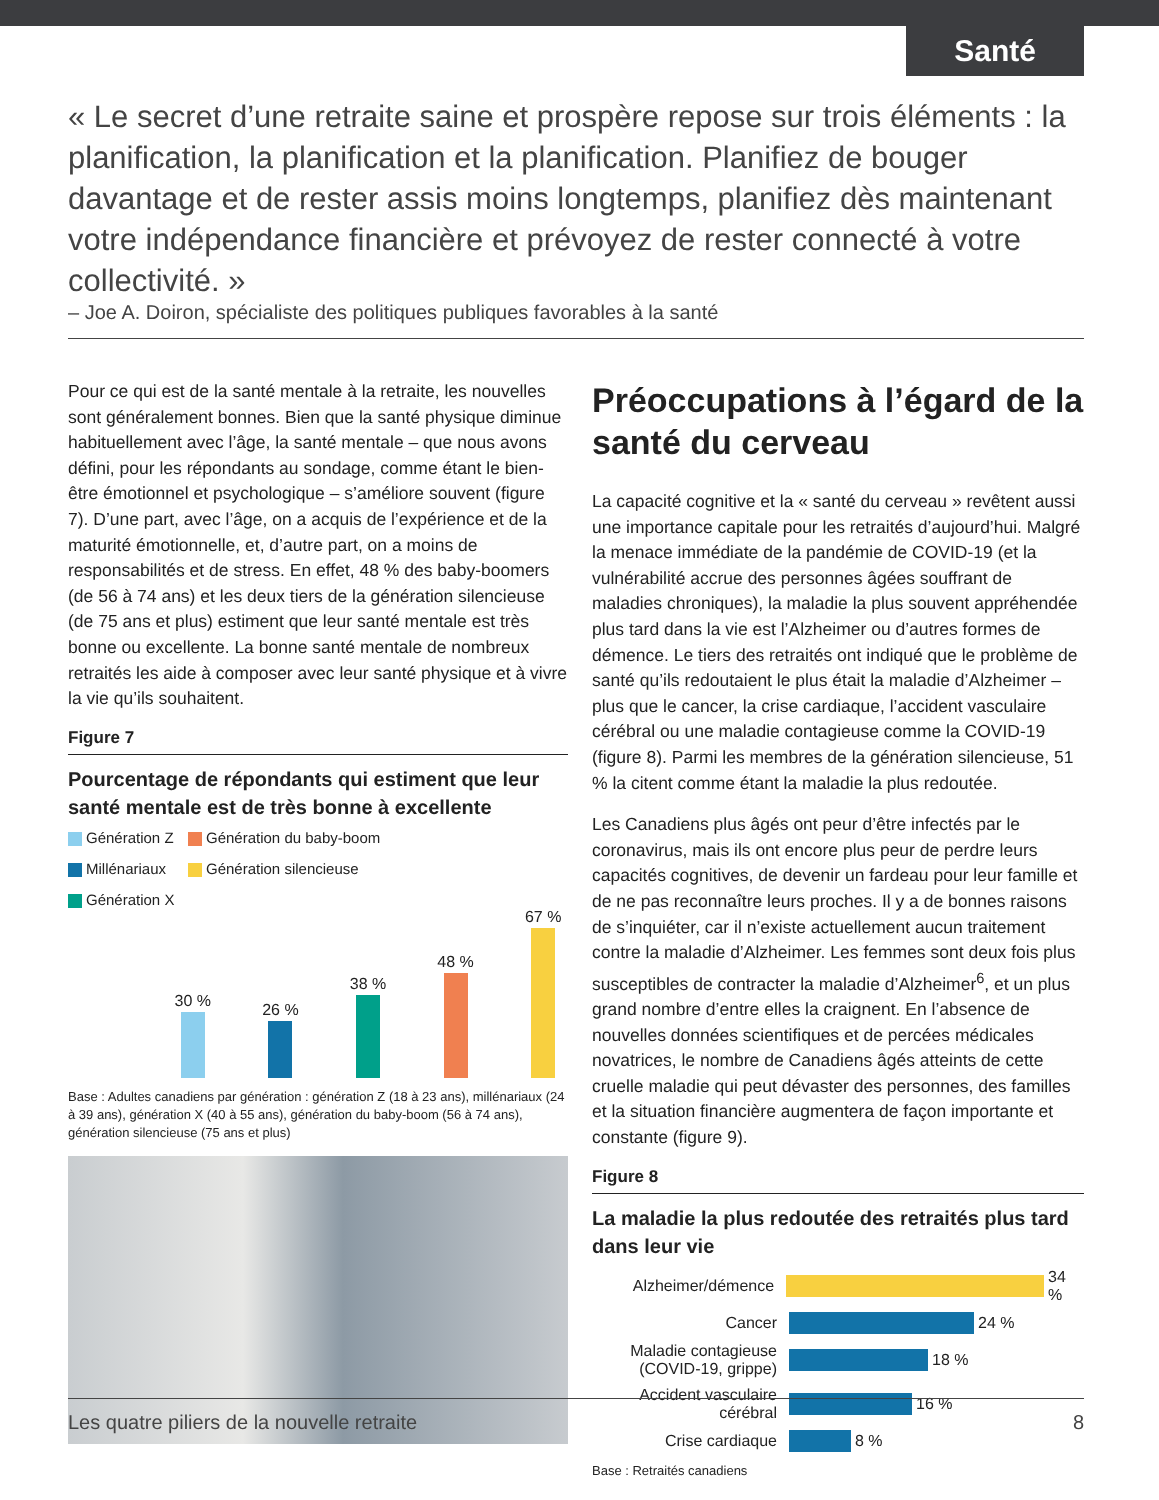Santé
« Le secret d’une retraite saine et prospère repose sur trois éléments : la planification, la planification et la planification. Planifiez de bouger davantage et de rester assis moins longtemps, planifiez dès maintenant votre indépendance financière et prévoyez de rester connecté à votre collectivité. »
– Joe A. Doiron, spécialiste des politiques publiques favorables à la santé
Pour ce qui est de la santé mentale à la retraite, les nouvelles sont généralement bonnes. Bien que la santé physique diminue habituellement avec l’âge, la santé mentale – que nous avons défini, pour les répondants au sondage, comme étant le bien-être émotionnel et psychologique – s’améliore souvent (figure 7). D’une part, avec l’âge, on a acquis de l’expérience et de la maturité émotionnelle, et, d’autre part, on a moins de responsabilités et de stress. En effet, 48 % des baby-boomers (de 56 à 74 ans) et les deux tiers de la génération silencieuse (de 75 ans et plus) estiment que leur santé mentale est très bonne ou excellente. La bonne santé mentale de nombreux retraités les aide à composer avec leur santé physique et à vivre la vie qu’ils souhaitent.
Figure 7
Pourcentage de répondants qui estiment que leur santé mentale est de très bonne à excellente
Génération Z
Génération du baby-boom
Millénariaux
Génération silencieuse
Génération X
30 %
26 %
38 %
48 %
67 %
Base : Adultes canadiens par génération : génération Z (18 à 23 ans), millénariaux (24 à 39 ans), génération X (40 à 55 ans), génération du baby-boom (56 à 74 ans), génération silencieuse (75 ans et plus)
Préoccupations à l’égard de la santé du cerveau
La capacité cognitive et la « santé du cerveau » revêtent aussi une importance capitale pour les retraités d’aujourd’hui. Malgré la menace immédiate de la pandémie de COVID-19 (et la vulnérabilité accrue des personnes âgées souffrant de maladies chroniques), la maladie la plus souvent appréhendée plus tard dans la vie est l’Alzheimer ou d’autres formes de démence. Le tiers des retraités ont indiqué que le problème de santé qu’ils redoutaient le plus était la maladie d’Alzheimer – plus que le cancer, la crise cardiaque, l’accident vasculaire cérébral ou une maladie contagieuse comme la COVID-19 (figure 8). Parmi les membres de la génération silencieuse, 51 % la citent comme étant la maladie la plus redoutée.
Les Canadiens plus âgés ont peur d’être infectés par le coronavirus, mais ils ont encore plus peur de perdre leurs capacités cognitives, de devenir un fardeau pour leur famille et de ne pas reconnaître leurs proches. Il y a de bonnes raisons de s’inquiéter, car il n’existe actuellement aucun traitement contre la maladie d’Alzheimer. Les femmes sont deux fois plus susceptibles de contracter la maladie d’Alzheimer<sup>6</sup>, et un plus grand nombre d’entre elles la craignent. En l’absence de nouvelles données scientifiques et de percées médicales novatrices, le nombre de Canadiens âgés atteints de cette cruelle maladie qui peut dévaster des personnes, des familles et la situation financière augmentera de façon importante et constante (figure 9).
Figure 8
La maladie la plus redoutée des retraités plus tard dans leur vie
Alzheimer/démence 34 %
Cancer 24 %
Maladie contagieuse (COVID-19, grippe) 18 %
Accident vasculaire cérébral 16 %
Crise cardiaque 8 %
Base : Retraités canadiens
Les quatre piliers de la nouvelle retraite 8